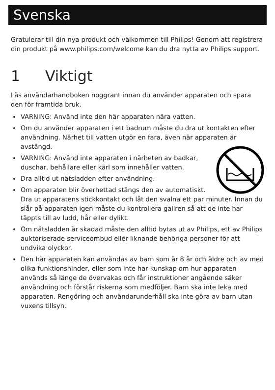Svenska
Gratulerar till din nya produkt och välkommen till Philips! Genom att registrera din produkt på www.philips.com/welcome kan du dra nytta av Philips support.
1 Viktigt
Läs användarhandboken noggrant innan du använder apparaten och spara den för framtida bruk.
VARNING: Använd inte den här apparaten nära vatten.
Om du använder apparaten i ett badrum måste du dra ut kontakten efter användning. Närhet till vatten utgör en fara, även när apparaten är avstängd.
VARNING: Använd inte apparaten i närheten av badkar, duschar, behållare eller kärl som innehåller vatten.
Dra alltid ut nätsladden efter användning.
Om apparaten blir överhettad stängs den av automatiskt. Dra ut apparatens stickkontakt och låt den svalna ett par minuter. Innan du slår på apparaten igen måste du kontrollera gallren så att de inte har täppts till av ludd, hår eller dylikt.
Om nätsladden är skadad måste den alltid bytas ut av Philips, ett av Philips auktoriserade serviceombud eller liknande behöriga personer för att undvika olyckor.
Den här apparaten kan användas av barn som är 8 år och äldre och av med olika funktionshinder, eller som inte har kunskap om hur apparaten används så länge de övervakas och får instruktioner angående säker användning och förstår riskerna som medföljer. Barn ska inte leka med apparaten. Rengöring och användarunderhåll ska inte göra av barn utan vuxens tillsyn.